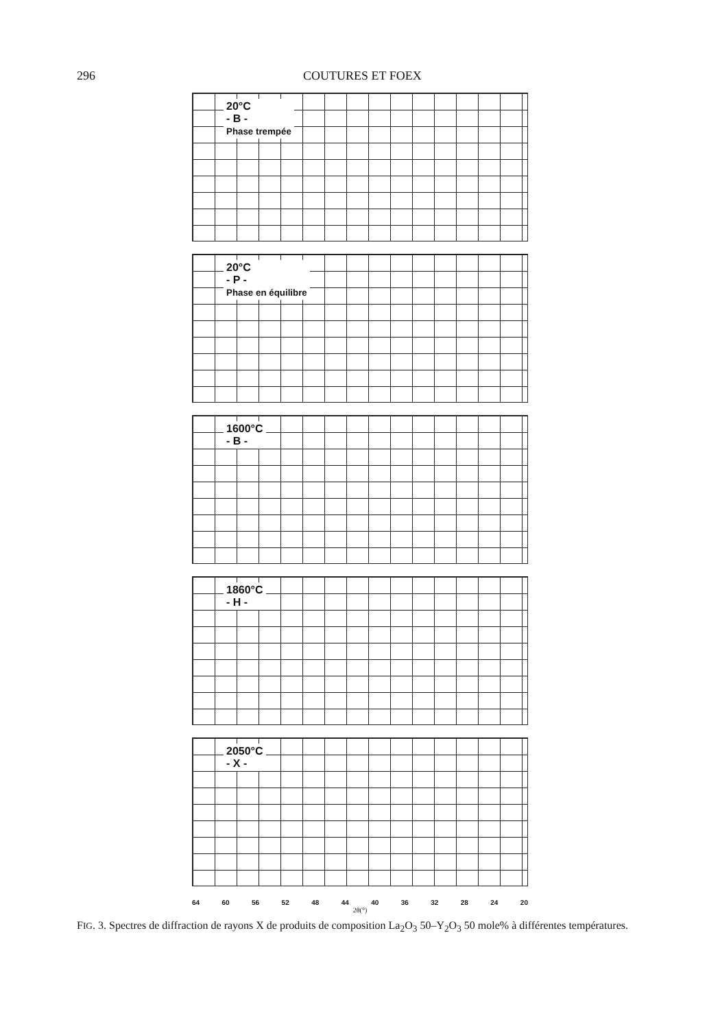296 COUTURES ET FOEX
20°C
- B -
Phase trempée
20°C
- P -
Phase en équilibre
1600°C
- B -
1860°C
- H -
2050°C
- X -
64 60 56 52 48 44 40 36 32 28 24 20
2θ(°)
FIG. 3. Spectres de diffraction de rayons X de produits de composition La<sub>2</sub>O<sub>3</sub> 50–Y<sub>2</sub>O<sub>3</sub> 50 mole% à différentes températures.